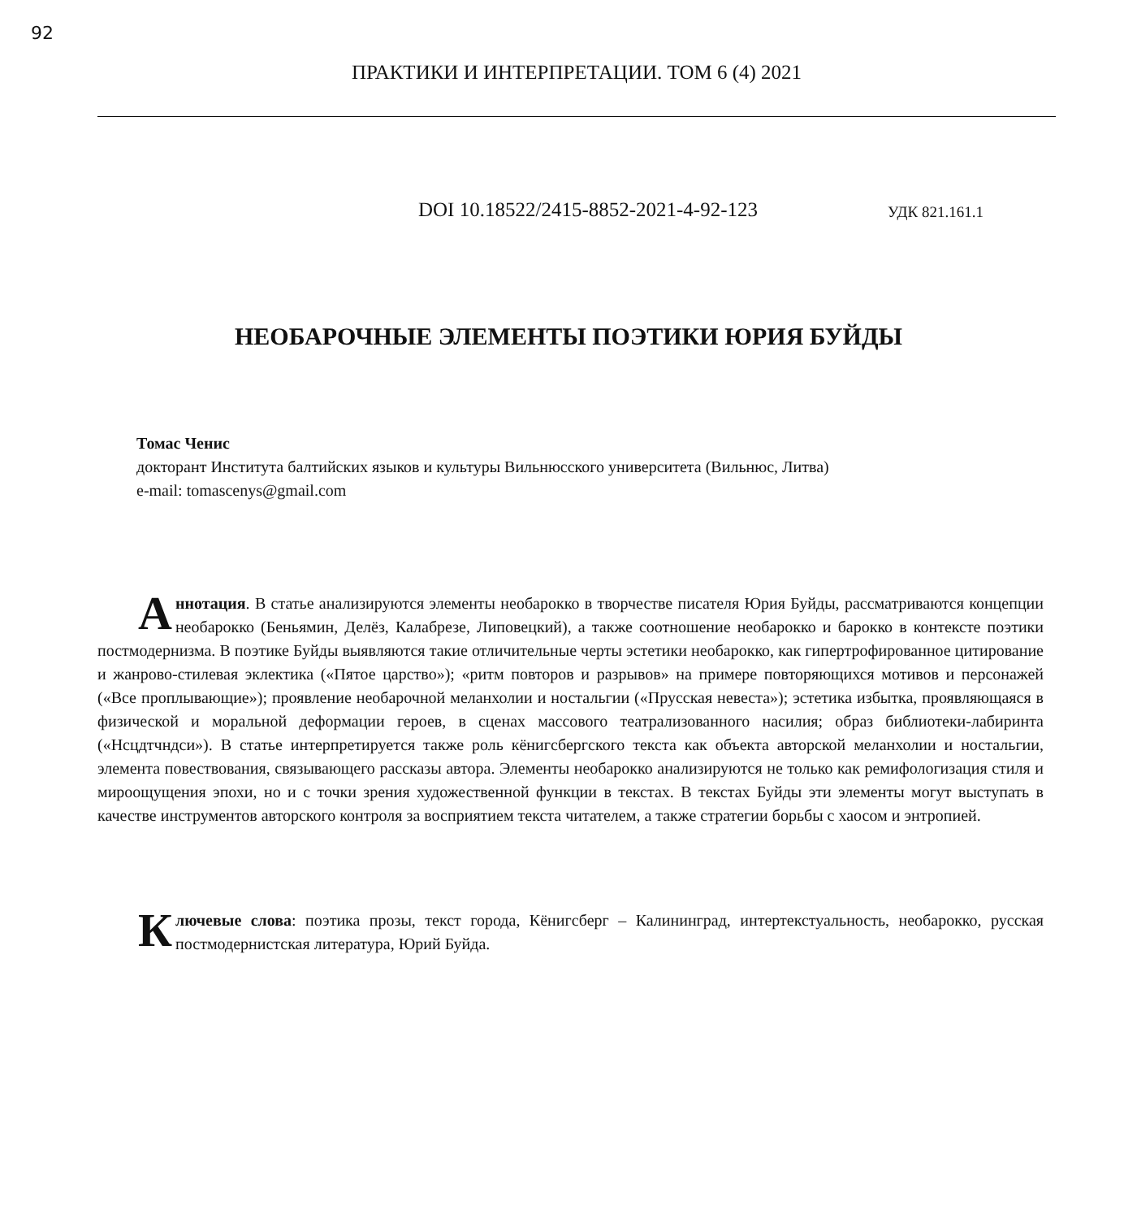92
ПРАКТИКИ И ИНТЕРПРЕТАЦИИ. ТОМ 6 (4) 2021
DOI 10.18522/2415-8852-2021-4-92-123 УДК 821.161.1
НЕОБАРОЧНЫЕ ЭЛЕМЕНТЫ ПОЭТИКИ ЮРИЯ БУЙДЫ
Томас Ченис
докторант Института балтийских языков и культуры Вильнюсского университета (Вильнюс, Литва)
e-mail: tomascenys@gmail.com
Аннотация. В статье анализируются элементы необарокко в творчестве писателя Юрия Буйды, рассматриваются концепции необарокко (Беньямин, Делёз, Калабрезе, Липовецкий), а также соотношение необарокко и барокко в контексте поэтики постмодернизма. В поэтике Буйды выявляются такие отличительные черты эстетики необарокко, как гипертрофированное цитирование и жанрово-стилевая эклектика («Пятое царство»); «ритм повторов и разрывов» на примере повторяющихся мотивов и персонажей («Все проплывающие»); проявление необарочной меланхолии и ностальгии («Прусская невеста»); эстетика избытка, проявляющаяся в физической и моральной деформации героев, в сценах массового театрализованного насилия; образ библиотеки-лабиринта («Нсцдтчндси»). В статье интерпретируется также роль кёнигсбергского текста как объекта авторской меланхолии и ностальгии, элемента повествования, связывающего рассказы автора. Элементы необарокко анализируются не только как ремифологизация стиля и мироощущения эпохи, но и с точки зрения художественной функции в текстах. В текстах Буйды эти элементы могут выступать в качестве инструментов авторского контроля за восприятием текста читателем, а также стратегии борьбы с хаосом и энтропией.
Ключевые слова: поэтика прозы, текст города, Кёнигсберг – Калининград, интертекстуальность, необарокко, русская постмодернистская литература, Юрий Буйда.